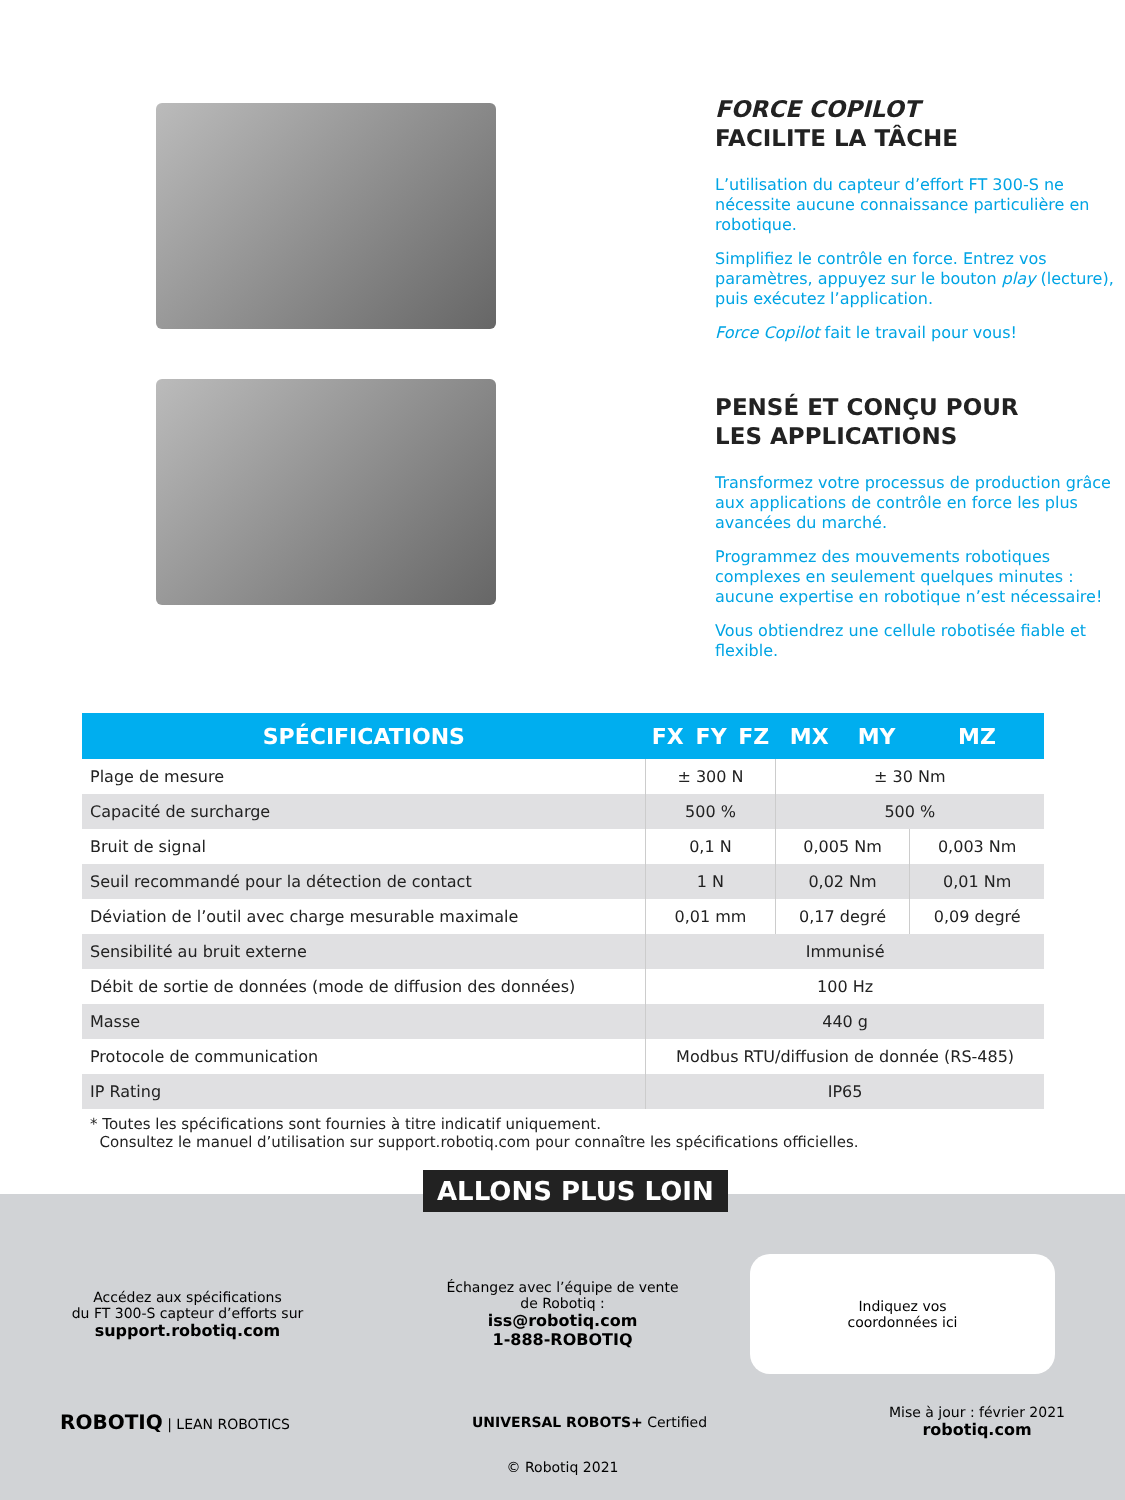FORCE COPILOT
FACILITE LA TÂCHE
L’utilisation du capteur d’effort FT 300-S ne nécessite aucune connaissance particulière en robotique.
Simplifiez le contrôle en force. Entrez vos paramètres, appuyez sur le bouton play (lecture), puis exécutez l’application.
Force Copilot fait le travail pour vous!
PENSÉ ET CONÇU POUR
LES APPLICATIONS
Transformez votre processus de production grâce aux applications de contrôle en force les plus avancées du marché.
Programmez des mouvements robotiques complexes en seulement quelques minutes : aucune expertise en robotique n’est nécessaire!
Vous obtiendrez une cellule robotisée fiable et flexible.
| SPÉCIFICATIONS | FX | FY | FZ | MX | MY | MZ |
| --- | --- | --- | --- | --- | --- | --- |
| Plage de mesure | ± 300 N | | | ± 30 Nm | | |
| Capacité de surcharge | 500 % | | | 500 % | | |
| Bruit de signal | 0,1 N | | | 0,005 Nm | | 0,003 Nm |
| Seuil recommandé pour la détection de contact | 1 N | | | 0,02 Nm | | 0,01 Nm |
| Déviation de l’outil avec charge mesurable maximale | 0,01 mm | | | 0,17 degré | | 0,09 degré |
| Sensibilité au bruit externe | Immunisé | | | | | |
| Débit de sortie de données (mode de diffusion des données) | 100 Hz | | | | | |
| Masse | 440 g | | | | | |
| Protocole de communication | Modbus RTU/diffusion de donnée (RS-485) | | | | | |
| IP Rating | IP65 | | | | | |
* Toutes les spécifications sont fournies à titre indicatif uniquement.
Consultez le manuel d’utilisation sur support.robotiq.com pour connaître les spécifications officielles.
Accédez aux spécifications
du FT 300-S capteur d’efforts sur
support.robotiq.com
Échangez avec l’équipe de vente
de Robotiq :
iss@robotiq.com
1-888-ROBOTIQ
Indiquez vos
coordonnées ici
ROBOTIQ | LEAN ROBOTICS UNIVERSAL ROBOTS+ Certified
Mise à jour : février 2021
robotiq.com
© Robotiq 2021
ALLONS PLUS LOIN